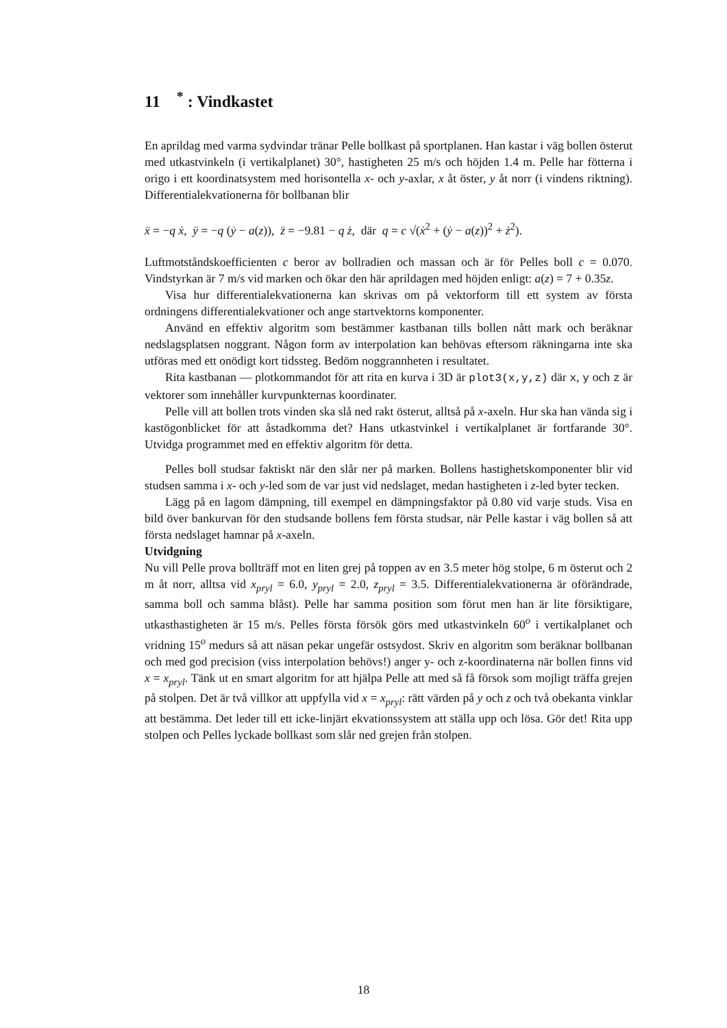11 <sup>*</sup> : Vindkastet
En aprildag med varma sydvindar tränar Pelle bollkast på sportplanen. Han kastar i väg bollen österut med utkastvinkeln (i vertikalplanet) 30°, hastigheten 25 m/s och höjden 1.4 m. Pelle har fötterna i origo i ett koordinatsystem med horisontella x- och y-axlar, x åt öster, y åt norr (i vindens riktning). Differentialekvationerna för bollbanan blir
ẍ = −q ẋ, ÿ = −q (ẏ − a(z)), z̈ = −9.81 − q ż, där q = c √(ẋ<sup>2</sup> + (ẏ − a(z))<sup>2</sup> + ż<sup>2</sup>).
Luftmotståndskoefficienten c beror av bollradien och massan och är för Pelles boll c = 0.070. Vindstyrkan är 7 m/s vid marken och ökar den här aprildagen med höjden enligt: a(z) = 7 + 0.35z.
Visa hur differentialekvationerna kan skrivas om på vektorform till ett system av första ordningens differentialekvationer och ange startvektorns komponenter.
Använd en effektiv algoritm som bestämmer kastbanan tills bollen nått mark och beräknar nedslagsplatsen noggrant. Någon form av interpolation kan behövas eftersom räkningarna inte ska utföras med ett onödigt kort tidssteg. Bedöm noggrannheten i resultatet.
Rita kastbanan — plotkommandot för att rita en kurva i 3D är plot3(x,y,z) där x, y och z är vektorer som innehåller kurvpunkternas koordinater.
Pelle vill att bollen trots vinden ska slå ned rakt österut, alltså på x-axeln. Hur ska han vända sig i kastögonblicket för att åstadkomma det? Hans utkastvinkel i vertikalplanet är fortfarande 30°. Utvidga programmet med en effektiv algoritm för detta.
Pelles boll studsar faktiskt när den slår ner på marken. Bollens hastighetskomponenter blir vid studsen samma i x- och y-led som de var just vid nedslaget, medan hastigheten i z-led byter tecken.
Lägg på en lagom dämpning, till exempel en dämpningsfaktor på 0.80 vid varje studs. Visa en bild över bankurvan för den studsande bollens fem första studsar, när Pelle kastar i väg bollen så att första nedslaget hamnar på x-axeln.
Utvidgning
Nu vill Pelle prova bollträff mot en liten grej på toppen av en 3.5 meter hög stolpe, 6 m österut och 2 m åt norr, alltsa vid x<sub>pryl</sub> = 6.0, y<sub>pryl</sub> = 2.0, z<sub>pryl</sub> = 3.5. Differentialekvationerna är oförändrade, samma boll och samma blåst). Pelle har samma position som förut men han är lite försiktigare, utkasthastigheten är 15 m/s. Pelles första försök görs med utkastvinkeln 60<sup>o</sup> i vertikalplanet och vridning 15<sup>o</sup> medurs så att näsan pekar ungefär ostsydost. Skriv en algoritm som beräknar bollbanan och med god precision (viss interpolation behövs!) anger y- och z-koordinaterna när bollen finns vid x = x<sub>pryl</sub>. Tänk ut en smart algoritm for att hjälpa Pelle att med så få försok som mojligt träffa grejen på stolpen. Det är två villkor att uppfylla vid x = x<sub>pryl</sub>: rätt värden på y och z och två obekanta vinklar att bestämma. Det leder till ett icke-linjärt ekvationssystem att ställa upp och lösa. Gör det! Rita upp stolpen och Pelles lyckade bollkast som slår ned grejen från stolpen.
18